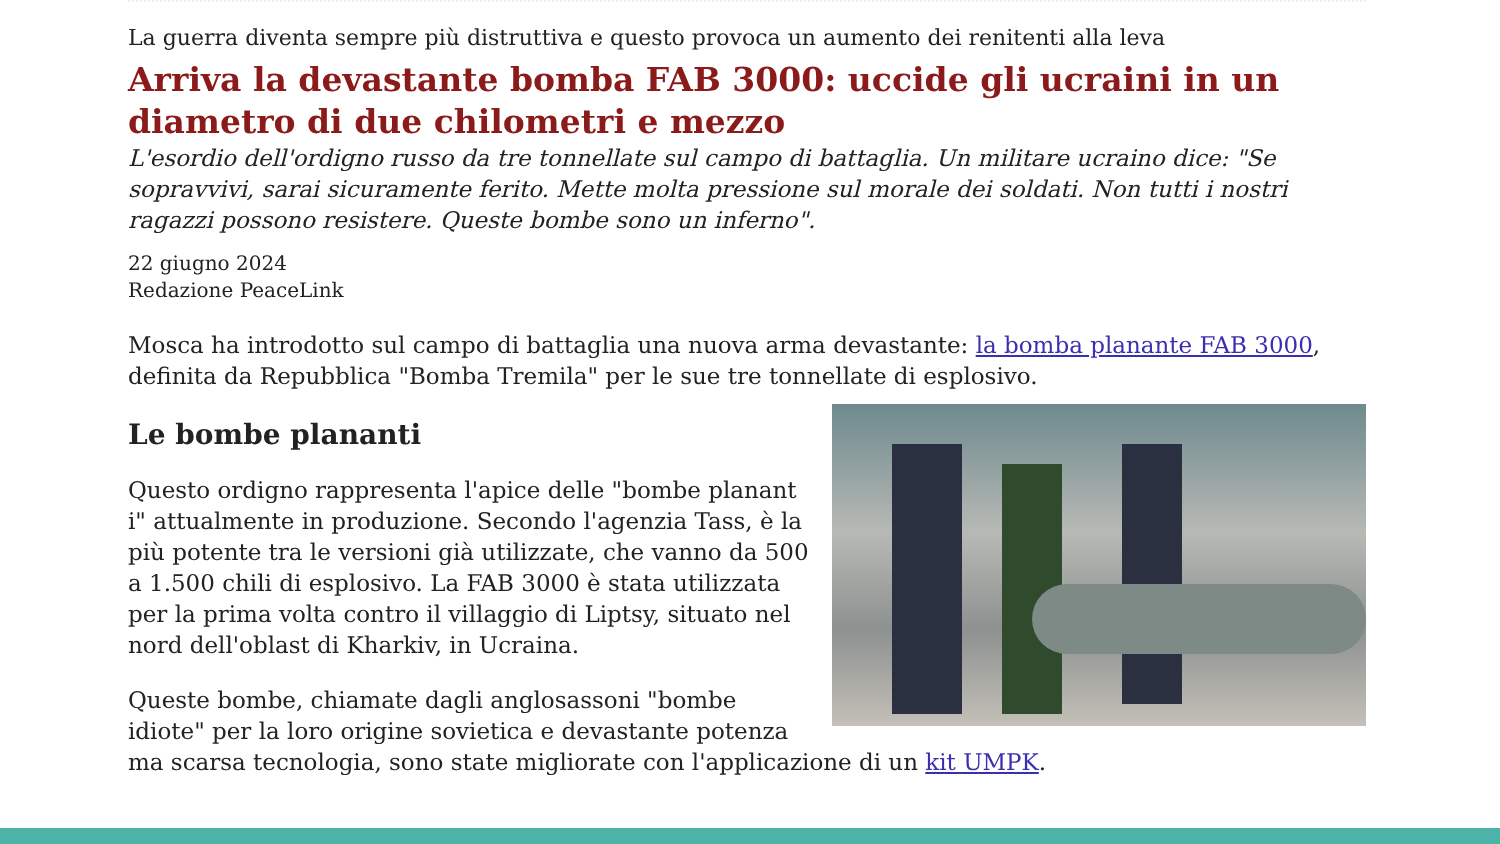La guerra diventa sempre più distruttiva e questo provoca un aumento dei renitenti alla leva
Arriva la devastante bomba FAB 3000: uccide gli ucraini in un diametro di due chilometri e mezzo
L'esordio dell'ordigno russo da tre tonnellate sul campo di battaglia. Un militare ucraino dice: "Se sopravvivi, sarai sicuramente ferito. Mette molta pressione sul morale dei soldati. Non tutti i nostri ragazzi possono resistere. Queste bombe sono un inferno".
22 giugno 2024
Redazione PeaceLink
Mosca ha introdotto sul campo di battaglia una nuova arma devastante: la bomba planante FAB 3000, definita da Repubblica "Bomba Tremila" per le sue tre tonnellate di esplosivo.
Le bombe planant​i
Questo ordigno rappresenta l'apice delle "bombe planant​i" attualmente in produzione. Secondo l'agenzia Tass, è la più potente tra le versioni già utilizzate, che vanno da 500 a 1.500 chili di esplosivo. La FAB 3000 è stata utilizzata per la prima volta contro il villaggio di Liptsy, situato nel nord dell'oblast di Kharkiv, in Ucraina.
Queste bombe, chiamate dagli anglosassoni "bombe idiote" per la loro origine sovietica e devastante potenza ma scarsa tecnologia, sono state migliorate con l'applicazione di un kit UMPK.